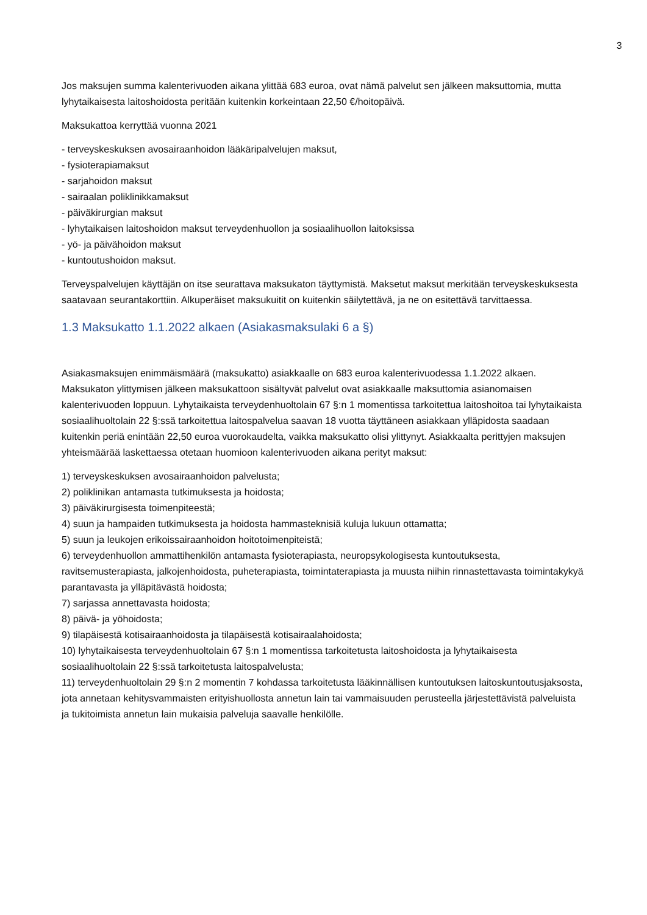3
Jos maksujen summa kalenterivuoden aikana ylittää 683 euroa, ovat nämä palvelut sen jälkeen maksuttomia, mutta lyhytaikaisesta laitoshoidosta peritään kuitenkin korkeintaan 22,50 €/hoitopäivä.
Maksukattoa kerryttää vuonna 2021
- terveyskeskuksen avosairaanhoidon lääkäripalvelujen maksut,
- fysioterapiamaksut
- sarjahoidon maksut
- sairaalan poliklinikkamaksut
- päiväkirurgian maksut
- lyhytaikaisen laitoshoidon maksut terveydenhuollon ja sosiaalihuollon laitoksissa
- yö- ja päivähoidon maksut
- kuntoutushoidon maksut.
Terveyspalvelujen käyttäjän on itse seurattava maksukaton täyttymistä. Maksetut maksut merkitään terveyskeskuksesta saatavaan seurantakorttiin. Alkuperäiset maksukuitit on kuitenkin säilytettävä, ja ne on esitettävä tarvittaessa.
1.3 Maksukatto 1.1.2022 alkaen (Asiakasmaksulaki 6 a §)
Asiakasmaksujen enimmäismäärä (maksukatto) asiakkaalle on 683 euroa kalenterivuodessa 1.1.2022 alkaen. Maksukaton ylittymisen jälkeen maksukattoon sisältyvät palvelut ovat asiakkaalle maksuttomia asianomaisen kalenterivuoden loppuun. Lyhytaikaista terveydenhuoltolain 67 §:n 1 momentissa tarkoitettua laitoshoitoa tai lyhytaikaista sosiaalihuoltolain 22 §:ssä tarkoitettua laitospalvelua saavan 18 vuotta täyttäneen asiakkaan ylläpidosta saadaan kuitenkin periä enintään 22,50 euroa vuorokaudelta, vaikka maksukatto olisi ylittynyt. Asiakkaalta perittyjen maksujen yhteismäärää laskettaessa otetaan huomioon kalenterivuoden aikana perityt maksut:
1) terveyskeskuksen avosairaanhoidon palvelusta;
2) poliklinikan antamasta tutkimuksesta ja hoidosta;
3) päiväkirurgisesta toimenpiteestä;
4) suun ja hampaiden tutkimuksesta ja hoidosta hammasteknisiä kuluja lukuun ottamatta;
5) suun ja leukojen erikoissairaanhoidon hoitotoimenpiteistä;
6) terveydenhuollon ammattihenkilön antamasta fysioterapiasta, neuropsykologisesta kuntoutuksesta, ravitsemusterapiasta, jalkojenhoidosta, puheterapiasta, toimintaterapiasta ja muusta niihin rinnastettavasta toimintakykyä parantavasta ja ylläpitävästä hoidosta;
7) sarjassa annettavasta hoidosta;
8) päivä- ja yöhoidosta;
9) tilapäisestä kotisairaanhoidosta ja tilapäisestä kotisairaalahoidosta;
10) lyhytaikaisesta terveydenhuoltolain 67 §:n 1 momentissa tarkoitetusta laitoshoidosta ja lyhytaikaisesta sosiaalihuoltolain 22 §:ssä tarkoitetusta laitospalvelusta;
11) terveydenhuoltolain 29 §:n 2 momentin 7 kohdassa tarkoitetusta lääkinnällisen kuntoutuksen laitoskuntoutusjaksosta, jota annetaan kehitysvammaisten erityishuollosta annetun lain tai vammaisuuden perusteella järjestettävistä palveluista ja tukitoimista annetun lain mukaisia palveluja saavalle henkilölle.